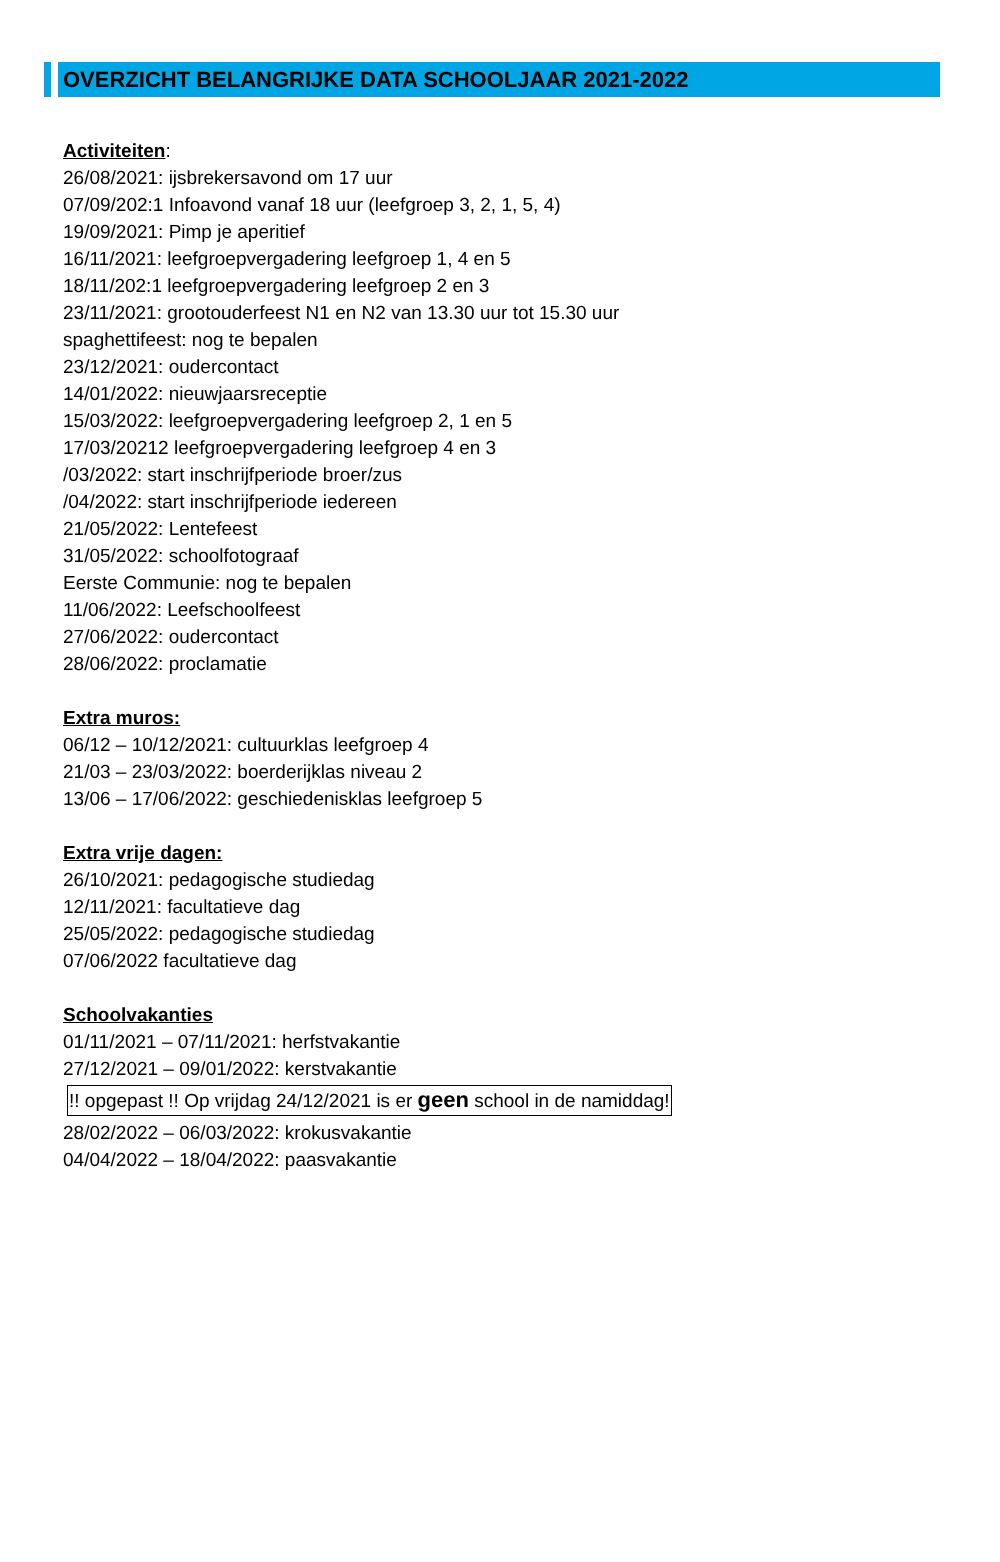OVERZICHT BELANGRIJKE DATA SCHOOLJAAR 2021-2022
Activiteiten:
26/08/2021: ijsbrekersavond om 17 uur
07/09/202:1 Infoavond vanaf 18 uur (leefgroep 3, 2, 1, 5, 4)
19/09/2021: Pimp je aperitief
16/11/2021: leefgroepvergadering leefgroep 1, 4 en 5
18/11/202:1 leefgroepvergadering leefgroep 2 en 3
23/11/2021: grootouderfeest N1 en N2 van 13.30 uur tot 15.30 uur
spaghettifeest: nog te bepalen
23/12/2021: oudercontact
14/01/2022: nieuwjaarsreceptie
15/03/2022: leefgroepvergadering leefgroep 2, 1 en 5
17/03/20212 leefgroepvergadering leefgroep 4 en 3
/03/2022: start inschrijfperiode broer/zus
/04/2022: start inschrijfperiode iedereen
21/05/2022: Lentefeest
31/05/2022: schoolfotograaf
Eerste Communie: nog te bepalen
11/06/2022: Leefschoolfeest
27/06/2022: oudercontact
28/06/2022: proclamatie
Extra muros:
06/12 – 10/12/2021: cultuurklas leefgroep 4
21/03 – 23/03/2022: boerderijklas niveau 2
13/06 – 17/06/2022: geschiedenisklas leefgroep 5
Extra vrije dagen:
26/10/2021: pedagogische studiedag
12/11/2021: facultatieve dag
25/05/2022: pedagogische studiedag
07/06/2022 facultatieve dag
Schoolvakanties
01/11/2021 – 07/11/2021: herfstvakantie
27/12/2021 – 09/01/2022: kerstvakantie
!! opgepast !! Op vrijdag 24/12/2021 is er geen school in de namiddag!
28/02/2022 – 06/03/2022: krokusvakantie
04/04/2022 – 18/04/2022: paasvakantie